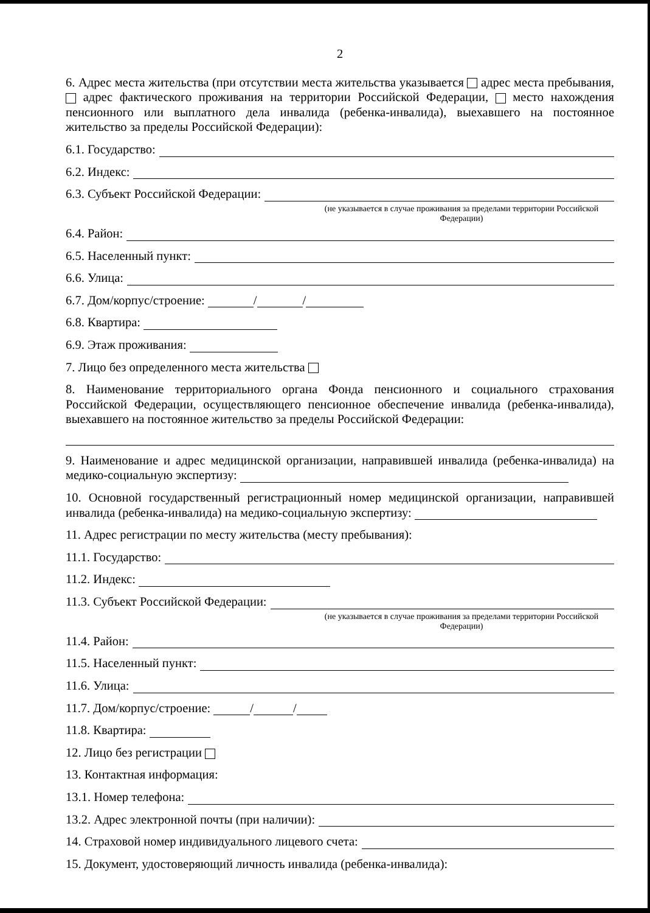2
6. Адрес места жительства (при отсутствии места жительства указывается адрес места пребывания, адрес фактического проживания на территории Российской Федерации, место нахождения пенсионного или выплатного дела инвалида (ребенка-инвалида), выехавшего на постоянное жительство за пределы Российской Федерации):
6.1. Государство:
6.2. Индекс:
6.3. Субъект Российской Федерации:
(не указывается в случае проживания за пределами территории Российской Федерации)
6.4. Район:
6.5. Населенный пункт:
6.6. Улица:
6.7. Дом/корпус/строение: / /
6.8. Квартира:
6.9. Этаж проживания:
7. Лицо без определенного места жительства
8. Наименование территориального органа Фонда пенсионного и социального страхования Российской Федерации, осуществляющего пенсионное обеспечение инвалида (ребенка-инвалида), выехавшего на постоянное жительство за пределы Российской Федерации:
9. Наименование и адрес медицинской организации, направившей инвалида (ребенка-инвалида) на медико-социальную экспертизу:
10. Основной государственный регистрационный номер медицинской организации, направившей инвалида (ребенка-инвалида) на медико-социальную экспертизу:
11. Адрес регистрации по месту жительства (месту пребывания):
11.1. Государство:
11.2. Индекс:
11.3. Субъект Российской Федерации:
(не указывается в случае проживания за пределами территории Российской Федерации)
11.4. Район:
11.5. Населенный пункт:
11.6. Улица:
11.7. Дом/корпус/строение: / /
11.8. Квартира:
12. Лицо без регистрации
13. Контактная информация:
13.1. Номер телефона:
13.2. Адрес электронной почты (при наличии):
14. Страховой номер индивидуального лицевого счета:
15. Документ, удостоверяющий личность инвалида (ребенка-инвалида):